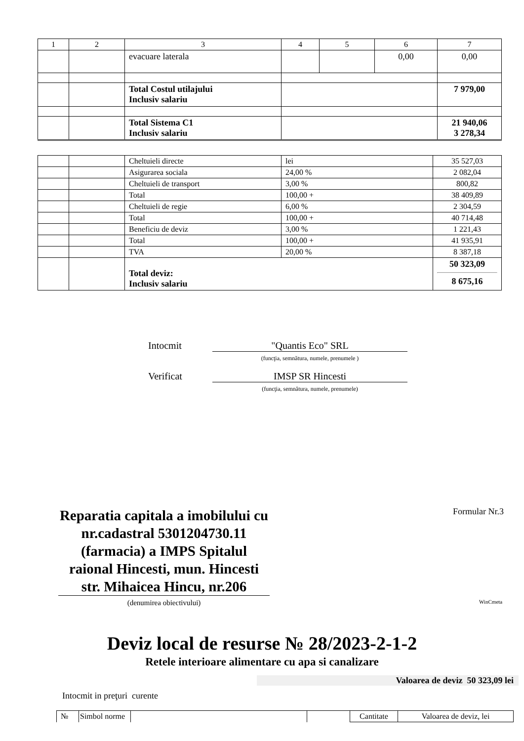| 1 | 2 | 3 | 4 | 5 | 6 | 7 |
| --- | --- | --- | --- | --- | --- | --- |
| | | evacuare laterala | | | 0,00 | 0,00 |
| | | Total Costul utilajului Inclusiv salariu | | | | 7 979,00 |
| | | Total Sistema C1 Inclusiv salariu | | | | 21 940,06 3 278,34 |
| | | Cheltuieli directe | lei | 35 527,03 |
| | | Asigurarea sociala | 24,00 % | 2 082,04 |
| | | Cheltuieli de transport | 3,00 % | 800,82 |
| | | Total | 100,00 + | 38 409,89 |
| | | Cheltuieli de regie | 6,00 % | 2 304,59 |
| | | Total | 100,00 + | 40 714,48 |
| | | Beneficiu de deviz | 3,00 % | 1 221,43 |
| | | Total | 100,00 + | 41 935,91 |
| | | TVA | 20,00 % | 8 387,18 |
| | | Total deviz: Inclusiv salariu | | 50 323,09 8 675,16 |
Intocmit "Quantis Eco" SRL
(funcţia, semnătura, numele, prenumele )
Verificat IMSP SR Hincesti
(funcţia, semnătura, numele, prenumele)
Reparatia capitala a imobilului cu nr.cadastral 5301204730.11 (farmacia) a IMPS Spitalul raional Hincesti, mun. Hincesti str. Mihaicea Hincu, nr.206
(denumirea obiectivului)
Formular Nr.3
WinCmeta
Deviz local de resurse № 28/2023-2-1-2
Retele interioare alimentare cu apa si canalizare
Valoarea de deviz 50 323,09 lei
Intocmit in preţuri curente
| № | Simbol norme | | | Cantitate | Valoarea de deviz, lei |